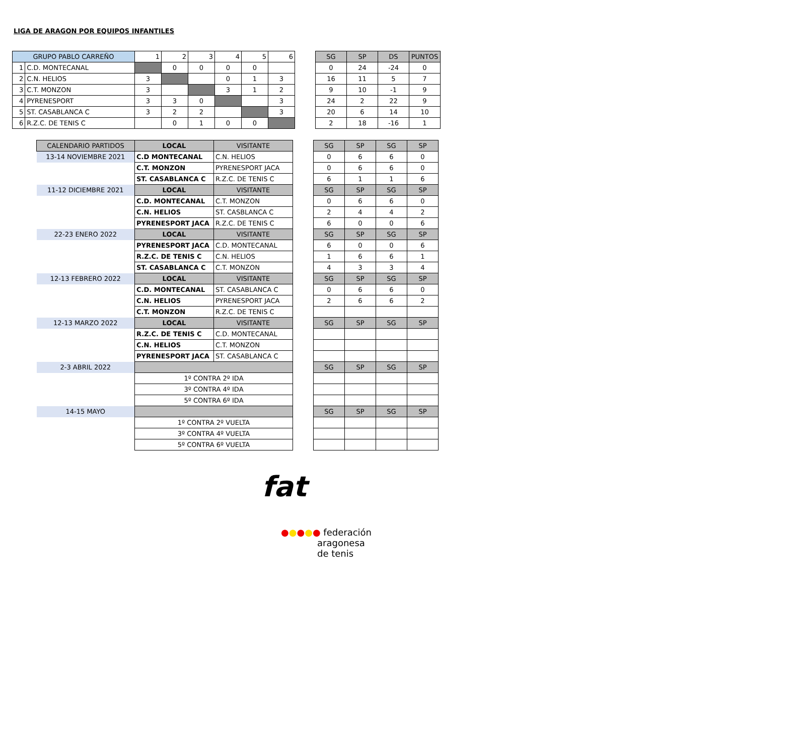LIGA DE ARAGON POR EQUIPOS INFANTILES
| GRUPO PABLO CARREÑO | | 1 | 2 | 3 | 4 | 5 | 6 |
| --- | --- | --- | --- | --- | --- | --- | --- |
| 1 | C.D. MONTECANAL | | 0 | 0 | 0 | 0 | |
| 2 | C.N. HELIOS | 3 | | | 0 | 1 | 3 |
| 3 | C.T. MONZON | 3 | | | 3 | 1 | 2 |
| 4 | PYRENESPORT | 3 | 3 | 0 | | | 3 |
| 5 | ST. CASABLANCA C | 3 | 2 | 2 | | | 3 |
| 6 | R.Z.C. DE TENIS C | | 0 | 1 | 0 | 0 | |
| SG | SP | DS | PUNTOS |
| --- | --- | --- | --- |
| 0 | 24 | -24 | 0 |
| 16 | 11 | 5 | 7 |
| 9 | 10 | -1 | 9 |
| 24 | 2 | 22 | 9 |
| 20 | 6 | 14 | 10 |
| 2 | 18 | -16 | 1 |
| CALENDARIO PARTIDOS | LOCAL | VISITANTE |
| --- | --- | --- |
| 13-14 NOVIEMBRE 2021 | C.D MONTECANAL | C.N. HELIOS |
| | C.T. MONZON | PYRENESPORT JACA |
| | ST. CASABLANCA C | R.Z.C. DE TENIS C |
| 11-12 DICIEMBRE 2021 | LOCAL | VISITANTE |
| | C.D. MONTECANAL | C.T. MONZON |
| | C.N. HELIOS | ST. CASBLANCA C |
| | PYRENESPORT JACA | R.Z.C. DE TENIS C |
| 22-23 ENERO 2022 | LOCAL | VISITANTE |
| | PYRENESPORT JACA | C.D. MONTECANAL |
| | R.Z.C. DE TENIS C | C.N. HELIOS |
| | ST. CASABLANCA C | C.T. MONZON |
| 12-13 FEBRERO 2022 | LOCAL | VISITANTE |
| | C.D. MONTECANAL | ST. CASABLANCA C |
| | C.N. HELIOS | PYRENESPORT JACA |
| | C.T. MONZON | R.Z.C. DE TENIS C |
| 12-13 MARZO 2022 | LOCAL | VISITANTE |
| | R.Z.C. DE TENIS C | C.D. MONTECANAL |
| | C.N. HELIOS | C.T. MONZON |
| | PYRENESPORT JACA | ST. CASABLANCA C |
| 2-3 ABRIL 2022 | | |
| | 1º CONTRA 2º IDA | |
| | 3º CONTRA 4º IDA | |
| | 5º CONTRA 6º IDA | |
| 14-15 MAYO | | |
| | 1º CONTRA 2º VUELTA | |
| | 3º CONTRA 4º VUELTA | |
| | 5º CONTRA 6º VUELTA | |
| SG | SP | SG | SP |
| --- | --- | --- | --- |
| 0 | 6 | 6 | 0 |
| 0 | 6 | 6 | 0 |
| 6 | 1 | 1 | 6 |
| SG | SP | SG | SP |
| 0 | 6 | 6 | 0 |
| 2 | 4 | 4 | 2 |
| 6 | 0 | 0 | 6 |
| SG | SP | SG | SP |
| 6 | 0 | 0 | 6 |
| 1 | 6 | 6 | 1 |
| 4 | 3 | 3 | 4 |
| SG | SP | SG | SP |
| 0 | 6 | 6 | 0 |
| 2 | 6 | 6 | 2 |
| SG | SP | SG | SP |
| SG | SP | SG | SP |
| SG | SP | SG | SP |
fat
●●●●● federación
aragonesa
de tenis